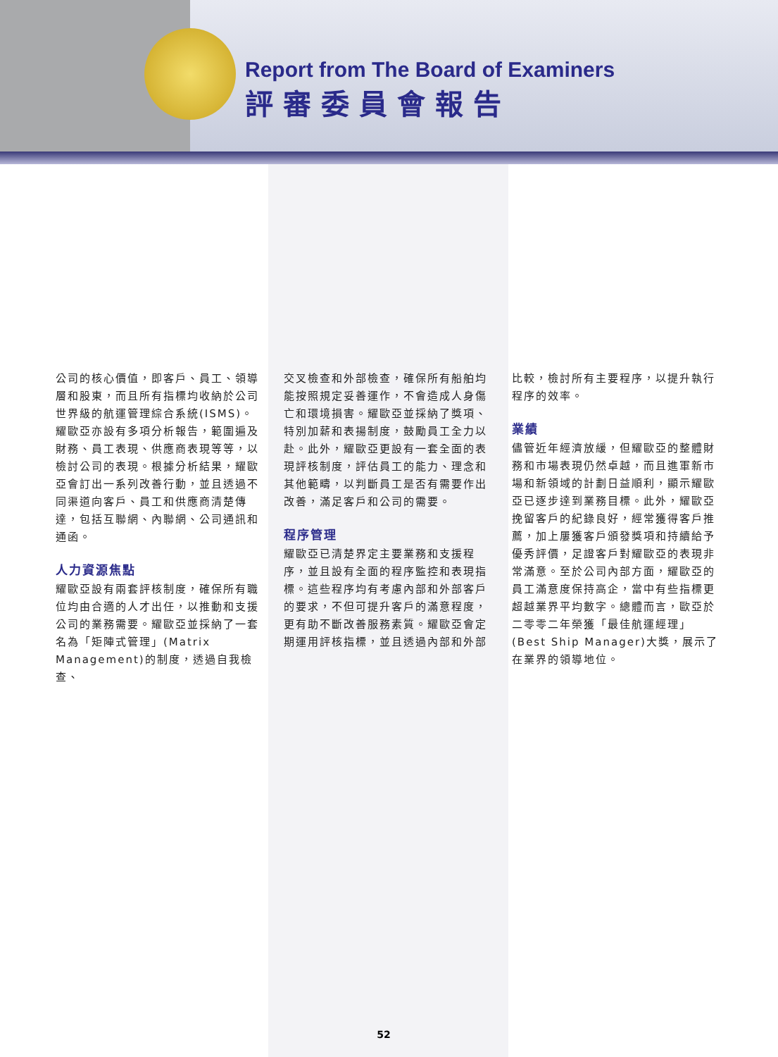Report from The Board of Examiners
評審委員會報告
公司的核心價值，即客戶、員工、領導層和股東，而且所有指標均收納於公司世界級的航運管理綜合系統(ISMS)。耀歐亞亦設有多項分析報告，範圍遍及財務、員工表現、供應商表現等等，以檢討公司的表現。根據分析結果，耀歐亞會訂出一系列改善行動，並且透過不同渠道向客戶、員工和供應商清楚傳達，包括互聯網、內聯網、公司通訊和通函。
人力資源焦點
耀歐亞設有兩套評核制度，確保所有職位均由合適的人才出任，以推動和支援公司的業務需要。耀歐亞並採納了一套名為「矩陣式管理」(Matrix Management)的制度，透過自我檢查、
交叉檢查和外部檢查，確保所有船舶均能按照規定妥善運作，不會造成人身傷亡和環境損害。耀歐亞並採納了獎項、特別加薪和表揚制度，鼓勵員工全力以赴。此外，耀歐亞更設有一套全面的表現評核制度，評估員工的能力、理念和其他範疇，以判斷員工是否有需要作出改善，滿足客戶和公司的需要。
程序管理
耀歐亞已清楚界定主要業務和支援程序，並且設有全面的程序監控和表現指標。這些程序均有考慮內部和外部客戶的要求，不但可提升客戶的滿意程度，更有助不斷改善服務素質。耀歐亞會定期運用評核指標，並且透過內部和外部
比較，檢討所有主要程序，以提升執行程序的效率。
業績
儘管近年經濟放緩，但耀歐亞的整體財務和市場表現仍然卓越，而且進軍新市場和新領域的計劃日益順利，顯示耀歐亞已逐步達到業務目標。此外，耀歐亞挽留客戶的紀錄良好，經常獲得客戶推薦，加上屢獲客戶頒發獎項和持續給予優秀評價，足證客戶對耀歐亞的表現非常滿意。至於公司內部方面，耀歐亞的員工滿意度保持高企，當中有些指標更超越業界平均數字。總體而言，歐亞於二零零二年榮獲「最佳航運經理」(Best Ship Manager)大獎，展示了在業界的領導地位。
52